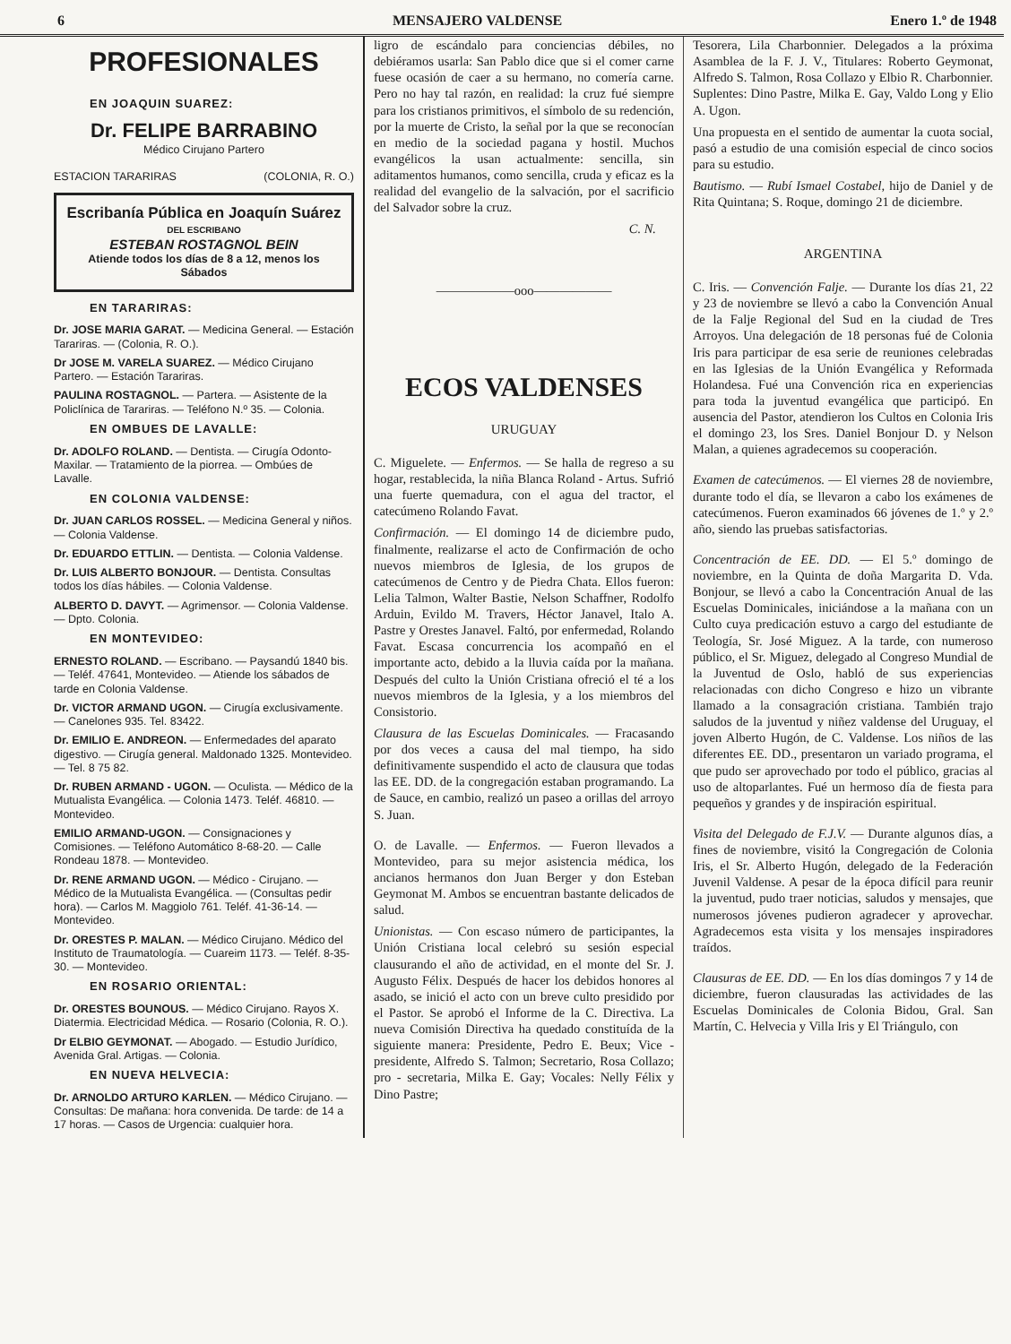6 MENSAJERO VALDENSE Enero 1.º de 1948
PROFESIONALES
EN JOAQUIN SUAREZ:
Dr. FELIPE BARRABINO
Médico Cirujano Partero
ESTACION TARARIRAS (COLONIA, R. O.)
Escribanía Pública en Joaquín Suárez
DEL ESCRIBANO
ESTEBAN ROSTAGNOL BEIN
Atiende todos los días de 8 a 12, menos los Sábados
EN TARARIRAS:
Dr. JOSE MARIA GARAT. — Medicina General. — Estación Tarariras. — (Colonia, R. O.).
Dr JOSE M. VARELA SUAREZ. — Médico Cirujano Partero. — Estación Tarariras.
PAULINA ROSTAGNOL. — Partera. — Asistente de la Policlínica de Tarariras. — Teléfono N.º 35. — Colonia.
EN OMBUES DE LAVALLE:
Dr. ADOLFO ROLAND. — Dentista. — Cirugía Odonto-Maxilar. — Tratamiento de la piorrea. — Ombúes de Lavalle.
EN COLONIA VALDENSE:
Dr. JUAN CARLOS ROSSEL. — Medicina General y niños. — Colonia Valdense.
Dr. EDUARDO ETTLIN. — Dentista. — Colonia Valdense.
Dr. LUIS ALBERTO BONJOUR. — Dentista. Consultas todos los días hábiles. — Colonia Valdense.
ALBERTO D. DAVYT. — Agrimensor. — Colonia Valdense. — Dpto. Colonia.
EN MONTEVIDEO:
ERNESTO ROLAND. — Escribano. — Paysandú 1840 bis. — Teléf. 47641, Montevideo. — Atiende los sábados de tarde en Colonia Valdense.
Dr. VICTOR ARMAND UGON. — Cirugía exclusivamente. — Canelones 935. Tel. 83422.
Dr. EMILIO E. ANDREON. — Enfermedades del aparato digestivo. — Cirugía general. Maldonado 1325. Montevideo. — Tel. 8 75 82.
Dr. RUBEN ARMAND - UGON. — Oculista. — Médico de la Mutualista Evangélica. — Colonia 1473. Teléf. 46810. — Montevideo.
EMILIO ARMAND-UGON. — Consignaciones y Comisiones. — Teléfono Automático 8-68-20. — Calle Rondeau 1878. — Montevideo.
Dr. RENE ARMAND UGON. — Médico - Cirujano. — Médico de la Mutualista Evangélica. — (Consultas pedir hora). — Carlos M. Maggiolo 761. Teléf. 41-36-14. — Montevideo.
Dr. ORESTES P. MALAN. — Médico Cirujano. Médico del Instituto de Traumatología. — Cuareim 1173. — Teléf. 8-35-30. — Montevideo.
EN ROSARIO ORIENTAL:
Dr. ORESTES BOUNOUS. — Médico Cirujano. Rayos X. Diatermia. Electricidad Médica. — Rosario (Colonia, R. O.).
Dr ELBIO GEYMONAT. — Abogado. — Estudio Jurídico, Avenida Gral. Artigas. — Colonia.
EN NUEVA HELVECIA:
Dr. ARNOLDO ARTURO KARLEN. — Médico Cirujano. — Consultas: De mañana: hora convenida. De tarde: de 14 a 17 horas. — Casos de Urgencia: cualquier hora.
ligro de escándalo para conciencias débiles, no debiéramos usarla: San Pablo dice que si el comer carne fuese ocasión de caer a su hermano, no comería carne. Pero no hay tal razón, en realidad: la cruz fué siempre para los cristianos primitivos, el símbolo de su redención, por la muerte de Cristo, la señal por la que se reconocían en medio de la sociedad pagana y hostil. Muchos evangélicos la usan actualmente: sencilla, sin aditamentos humanos, como sencilla, cruda y eficaz es la realidad del evangelio de la salvación, por el sacrificio del Salvador sobre la cruz.
C. N.
——————ooo——————
ECOS VALDENSES
URUGUAY
C. Miguelete. — Enfermos. — Se halla de regreso a su hogar, restablecida, la niña Blanca Roland - Artus. Sufrió una fuerte quemadura, con el agua del tractor, el catecúmeno Rolando Favat.
Confirmación. — El domingo 14 de diciembre pudo, finalmente, realizarse el acto de Confirmación de ocho nuevos miembros de Iglesia, de los grupos de catecúmenos de Centro y de Piedra Chata. Ellos fueron: Lelia Talmon, Walter Bastie, Nelson Schaffner, Rodolfo Arduin, Evildo M. Travers, Héctor Janavel, Italo A. Pastre y Orestes Janavel. Faltó, por enfermedad, Rolando Favat. Escasa concurrencia los acompañó en el importante acto, debido a la lluvia caída por la mañana. Después del culto la Unión Cristiana ofreció el té a los nuevos miembros de la Iglesia, y a los miembros del Consistorio.
Clausura de las Escuelas Dominicales. — Fracasando por dos veces a causa del mal tiempo, ha sido definitivamente suspendido el acto de clausura que todas las EE. DD. de la congregación estaban programando. La de Sauce, en cambio, realizó un paseo a orillas del arroyo S. Juan.
O. de Lavalle. — Enfermos. — Fueron llevados a Montevideo, para su mejor asistencia médica, los ancianos hermanos don Juan Berger y don Esteban Geymonat M. Ambos se encuentran bastante delicados de salud.
Unionistas. — Con escaso número de participantes, la Unión Cristiana local celebró su sesión especial clausurando el año de actividad, en el monte del Sr. J. Augusto Félix. Después de hacer los debidos honores al asado, se inició el acto con un breve culto presidido por el Pastor. Se aprobó el Informe de la C. Directiva. La nueva Comisión Directiva ha quedado constituída de la siguiente manera: Presidente, Pedro E. Beux; Vice - presidente, Alfredo S. Talmon; Secretario, Rosa Collazo; pro - secretaria, Milka E. Gay; Vocales: Nelly Félix y Dino Pastre;
Tesorera, Lila Charbonnier. Delegados a la próxima Asamblea de la F. J. V., Titulares: Roberto Geymonat, Alfredo S. Talmon, Rosa Collazo y Elbio R. Charbonnier. Suplentes: Dino Pastre, Milka E. Gay, Valdo Long y Elio A. Ugon.
Una propuesta en el sentido de aumentar la cuota social, pasó a estudio de una comisión especial de cinco socios para su estudio.
Bautismo. — Rubí Ismael Costabel, hijo de Daniel y de Rita Quintana; S. Roque, domingo 21 de diciembre.
ARGENTINA
C. Iris. — Convención Falje. — Durante los días 21, 22 y 23 de noviembre se llevó a cabo la Convención Anual de la Falje Regional del Sud en la ciudad de Tres Arroyos. Una delegación de 18 personas fué de Colonia Iris para participar de esa serie de reuniones celebradas en las Iglesias de la Unión Evangélica y Reformada Holandesa. Fué una Convención rica en experiencias para toda la juventud evangélica que participó. En ausencia del Pastor, atendieron los Cultos en Colonia Iris el domingo 23, los Sres. Daniel Bonjour D. y Nelson Malan, a quienes agradecemos su cooperación.
Examen de catecúmenos. — El viernes 28 de noviembre, durante todo el día, se llevaron a cabo los exámenes de catecúmenos. Fueron examinados 66 jóvenes de 1.º y 2.º año, siendo las pruebas satisfactorias.
Concentración de EE. DD. — El 5.º domingo de noviembre, en la Quinta de doña Margarita D. Vda. Bonjour, se llevó a cabo la Concentración Anual de las Escuelas Dominicales, iniciándose a la mañana con un Culto cuya predicación estuvo a cargo del estudiante de Teología, Sr. José Miguez. A la tarde, con numeroso público, el Sr. Miguez, delegado al Congreso Mundial de la Juventud de Oslo, habló de sus experiencias relacionadas con dicho Congreso e hizo un vibrante llamado a la consagración cristiana. También trajo saludos de la juventud y niñez valdense del Uruguay, el joven Alberto Hugón, de C. Valdense. Los niños de las diferentes EE. DD., presentaron un variado programa, el que pudo ser aprovechado por todo el público, gracias al uso de altoparlantes. Fué un hermoso día de fiesta para pequeños y grandes y de inspiración espiritual.
Visita del Delegado de F.J.V. — Durante algunos días, a fines de noviembre, visitó la Congregación de Colonia Iris, el Sr. Alberto Hugón, delegado de la Federación Juvenil Valdense. A pesar de la época difícil para reunir la juventud, pudo traer noticias, saludos y mensajes, que numerosos jóvenes pudieron agradecer y aprovechar. Agradecemos esta visita y los mensajes inspiradores traídos.
Clausuras de EE. DD. — En los días domingos 7 y 14 de diciembre, fueron clausuradas las actividades de las Escuelas Dominicales de Colonia Bidou, Gral. San Martín, C. Helvecia y Villa Iris y El Triángulo, con